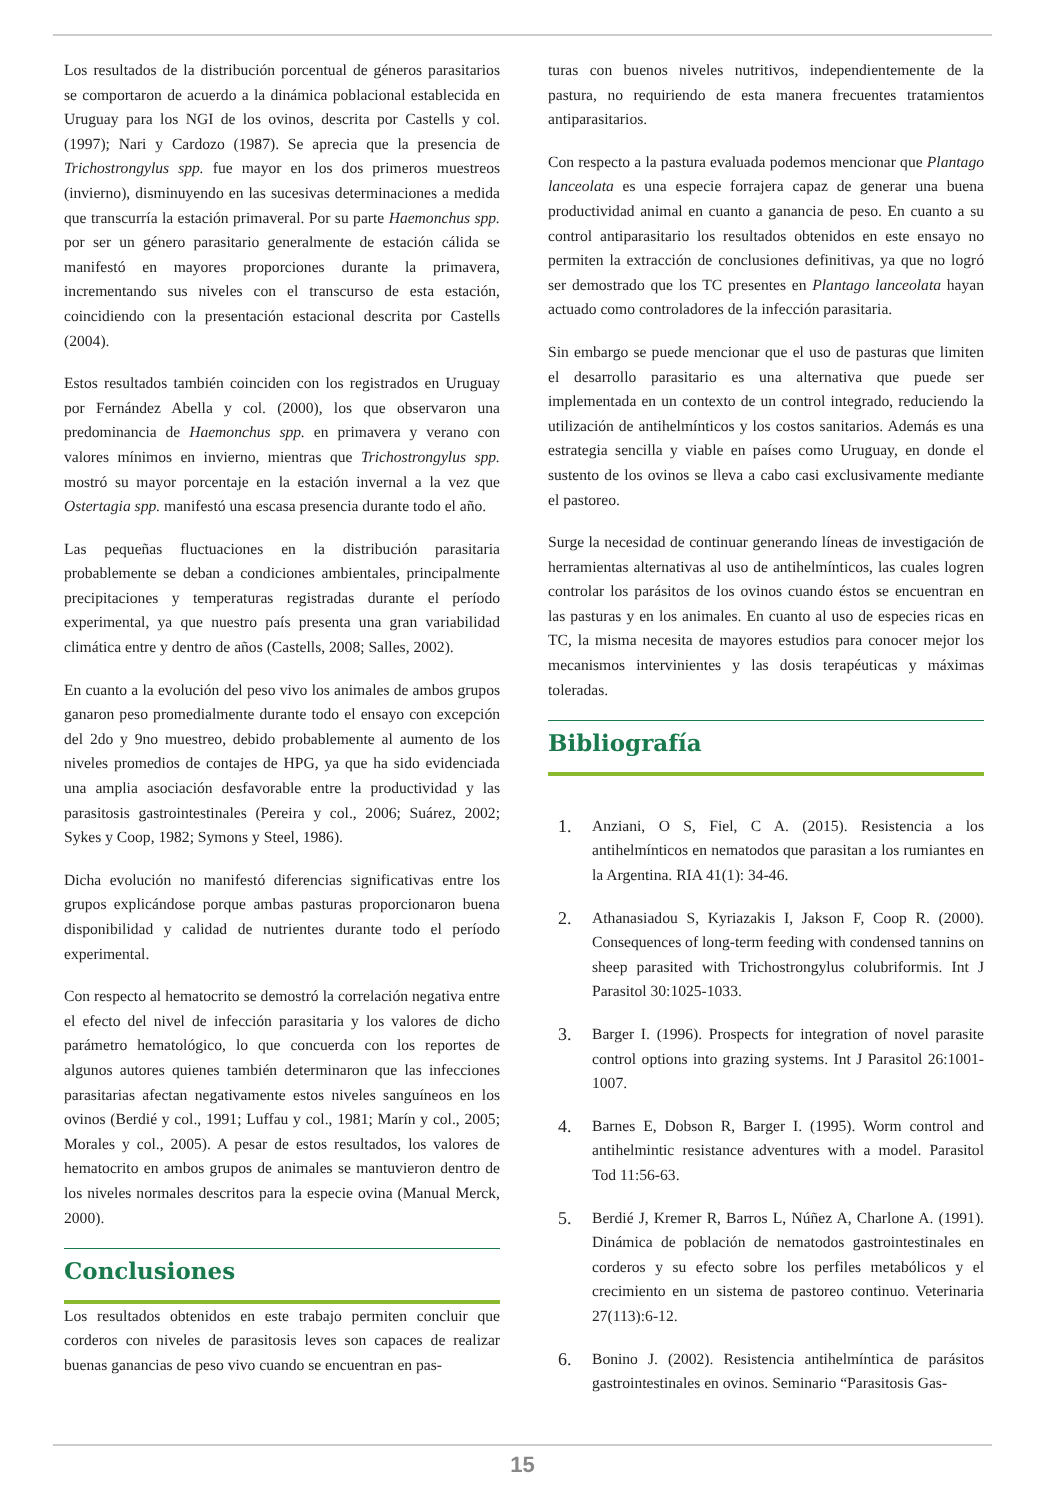Los resultados de la distribución porcentual de géneros parasitarios se comportaron de acuerdo a la dinámica poblacional establecida en Uruguay para los NGI de los ovinos, descrita por Castells y col. (1997); Nari y Cardozo (1987). Se aprecia que la presencia de Trichostrongylus spp. fue mayor en los dos primeros muestreos (invierno), disminuyendo en las sucesivas determinaciones a medida que transcurría la estación primaveral. Por su parte Haemonchus spp. por ser un género parasitario generalmente de estación cálida se manifestó en mayores proporciones durante la primavera, incrementando sus niveles con el transcurso de esta estación, coincidiendo con la presentación estacional descrita por Castells (2004).
Estos resultados también coinciden con los registrados en Uruguay por Fernández Abella y col. (2000), los que observaron una predominancia de Haemonchus spp. en primavera y verano con valores mínimos en invierno, mientras que Trichostrongylus spp. mostró su mayor porcentaje en la estación invernal a la vez que Ostertagia spp. manifestó una escasa presencia durante todo el año.
Las pequeñas fluctuaciones en la distribución parasitaria probablemente se deban a condiciones ambientales, principalmente precipitaciones y temperaturas registradas durante el período experimental, ya que nuestro país presenta una gran variabilidad climática entre y dentro de años (Castells, 2008; Salles, 2002).
En cuanto a la evolución del peso vivo los animales de ambos grupos ganaron peso promedialmente durante todo el ensayo con excepción del 2do y 9no muestreo, debido probablemente al aumento de los niveles promedios de contajes de HPG, ya que ha sido evidenciada una amplia asociación desfavorable entre la productividad y las parasitosis gastrointestinales (Pereira y col., 2006; Suárez, 2002; Sykes y Coop, 1982; Symons y Steel, 1986).
Dicha evolución no manifestó diferencias significativas entre los grupos explicándose porque ambas pasturas proporcionaron buena disponibilidad y calidad de nutrientes durante todo el período experimental.
Con respecto al hematocrito se demostró la correlación negativa entre el efecto del nivel de infección parasitaria y los valores de dicho parámetro hematológico, lo que concuerda con los reportes de algunos autores quienes también determinaron que las infecciones parasitarias afectan negativamente estos niveles sanguíneos en los ovinos (Berdié y col., 1991; Luffau y col., 1981; Marín y col., 2005; Morales y col., 2005). A pesar de estos resultados, los valores de hematocrito en ambos grupos de animales se mantuvieron dentro de los niveles normales descritos para la especie ovina (Manual Merck, 2000).
Conclusiones
Los resultados obtenidos en este trabajo permiten concluir que corderos con niveles de parasitosis leves son capaces de realizar buenas ganancias de peso vivo cuando se encuentran en pas-
turas con buenos niveles nutritivos, independientemente de la pastura, no requiriendo de esta manera frecuentes tratamientos antiparasitarios.
Con respecto a la pastura evaluada podemos mencionar que Plantago lanceolata es una especie forrajera capaz de generar una buena productividad animal en cuanto a ganancia de peso. En cuanto a su control antiparasitario los resultados obtenidos en este ensayo no permiten la extracción de conclusiones definitivas, ya que no logró ser demostrado que los TC presentes en Plantago lanceolata hayan actuado como controladores de la infección parasitaria.
Sin embargo se puede mencionar que el uso de pasturas que limiten el desarrollo parasitario es una alternativa que puede ser implementada en un contexto de un control integrado, reduciendo la utilización de antihelmínticos y los costos sanitarios. Además es una estrategia sencilla y viable en países como Uruguay, en donde el sustento de los ovinos se lleva a cabo casi exclusivamente mediante el pastoreo.
Surge la necesidad de continuar generando líneas de investigación de herramientas alternativas al uso de antihelmínticos, las cuales logren controlar los parásitos de los ovinos cuando éstos se encuentran en las pasturas y en los animales. En cuanto al uso de especies ricas en TC, la misma necesita de mayores estudios para conocer mejor los mecanismos intervinientes y las dosis terapéuticas y máximas toleradas.
Bibliografía
1. Anziani, O S, Fiel, C A. (2015). Resistencia a los antihelmínticos en nematodos que parasitan a los rumiantes en la Argentina. RIA 41(1): 34-46.
2. Athanasiadou S, Kyriazakis I, Jakson F, Coop R. (2000). Consequences of long-term feeding with condensed tannins on sheep parasited with Trichostrongylus colubriformis. Int J Parasitol 30:1025-1033.
3. Barger I. (1996). Prospects for integration of novel parasite control options into grazing systems. Int J Parasitol 26:1001-1007.
4. Barnes E, Dobson R, Barger I. (1995). Worm control and antihelmintic resistance adventures with a model. Parasitol Tod 11:56-63.
5. Berdié J, Kremer R, Barros L, Núñez A, Charlone A. (1991). Dinámica de población de nematodos gastrointestinales en corderos y su efecto sobre los perfiles metabólicos y el crecimiento en un sistema de pastoreo continuo. Veterinaria 27(113):6-12.
6. Bonino J. (2002). Resistencia antihelmíntica de parásitos gastrointestinales en ovinos. Seminario “Parasitosis Gas-
15